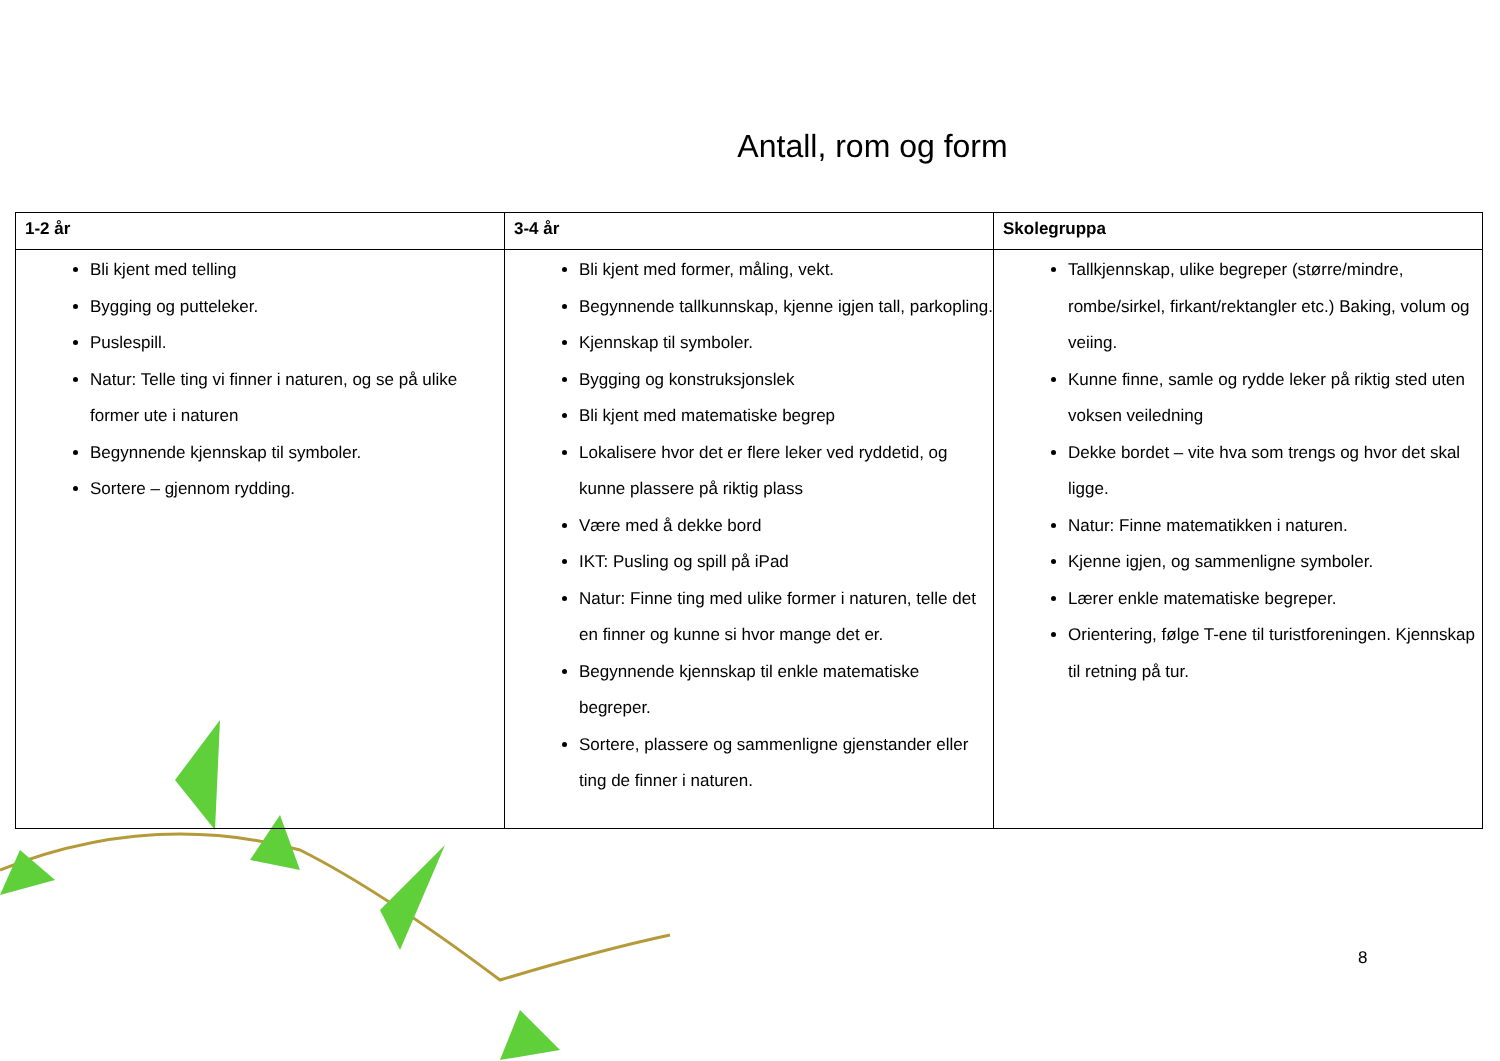Antall, rom og form
| 1-2 år | 3-4 år | Skolegruppa |
| --- | --- | --- |
| Bli kjent med telling Bygging og putteleker. Puslespill. Natur: Telle ting vi finner i naturen, og se på ulike former ute i naturen Begynnende kjennskap til symboler. Sortere – gjennom rydding. | Bli kjent med former, måling, vekt. Begynnende tallkunnskap, kjenne igjen tall, parkopling. Kjennskap til symboler. Bygging og konstruksjonslek Bli kjent med matematiske begrep Lokalisere hvor det er flere leker ved ryddetid, og kunne plassere på riktig plass Være med å dekke bord IKT: Pusling og spill på iPad Natur: Finne ting med ulike former i naturen, telle det en finner og kunne si hvor mange det er. Begynnende kjennskap til enkle matematiske begreper. Sortere, plassere og sammenligne gjenstander eller ting de finner i naturen. | Tallkjennskap, ulike begreper (større/mindre, rombe/sirkel, firkant/rektangler etc.) Baking, volum og veiing. Kunne finne, samle og rydde leker på riktig sted uten voksen veiledning Dekke bordet – vite hva som trengs og hvor det skal ligge. Natur: Finne matematikken i naturen. Kjenne igjen, og sammenligne symboler. Lærer enkle matematiske begreper. Orientering, følge T-ene til turistforeningen. Kjennskap til retning på tur. |
8